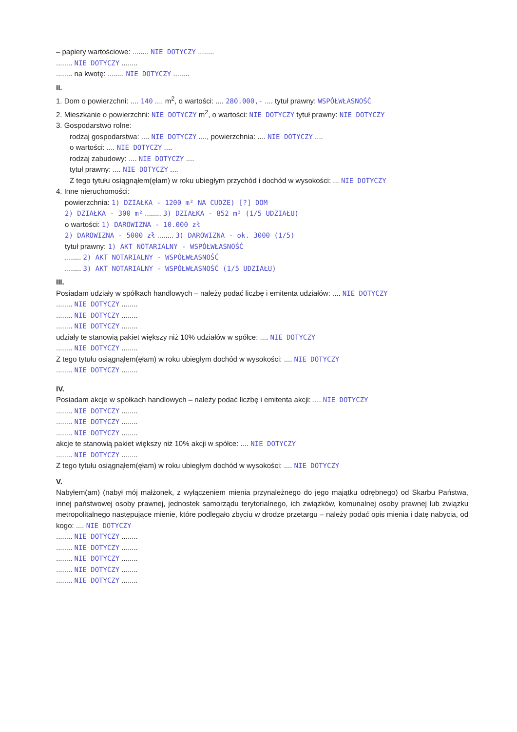– papiery wartościowe: ........ NIE DOTYCZY ........
........ NIE DOTYCZY ........
........ na kwotę: ........ NIE DOTYCZY ........
II.
1. Dom o powierzchni: .... 140 .... m<sup>2</sup>, o wartości: .... 280.000,- .... tytuł prawny: WSPÓŁWŁASNOŚĆ
2. Mieszkanie o powierzchni: NIE DOTYCZY m<sup>2</sup>, o wartości: NIE DOTYCZY tytuł prawny: NIE DOTYCZY
3. Gospodarstwo rolne:
rodzaj gospodarstwa: .... NIE DOTYCZY ...., powierzchnia: .... NIE DOTYCZY ....
o wartości: .... NIE DOTYCZY ....
rodzaj zabudowy: .... NIE DOTYCZY ....
tytuł prawny: .... NIE DOTYCZY ....
Z tego tytułu osiągnąłem(ęłam) w roku ubiegłym przychód i dochód w wysokości: ... NIE DOTYCZY
4. Inne nieruchomości:
powierzchnia: 1) DZIAŁKA - 1200 m² NA CUDZE) [?] DOM
2) DZIAŁKA - 300 m² ........ 3) DZIAŁKA - 852 m² (1/5 UDZIAŁU)
o wartości: 1) DAROWIZNA - 10.000 zł
2) DAROWIZNA - 5000 zł ........ 3) DAROWIZNA - ok. 3000 (1/5)
tytuł prawny: 1) AKT NOTARIALNY - WSPÓŁWŁASNOŚĆ
........ 2) AKT NOTARIALNY - WSPÓŁWŁASNOŚĆ
........ 3) AKT NOTARIALNY - WSPÓŁWŁASNOŚĆ (1/5 UDZIAŁU)
III.
Posiadam udziały w spółkach handlowych – należy podać liczbę i emitenta udziałów: .... NIE DOTYCZY
........ NIE DOTYCZY ........
........ NIE DOTYCZY ........
........ NIE DOTYCZY ........
udziały te stanowią pakiet większy niż 10% udziałów w spółce: .... NIE DOTYCZY
........ NIE DOTYCZY ........
Z tego tytułu osiągnąłem(ęłam) w roku ubiegłym dochód w wysokości: .... NIE DOTYCZY
........ NIE DOTYCZY ........
IV.
Posiadam akcje w spółkach handlowych – należy podać liczbę i emitenta akcji: .... NIE DOTYCZY
........ NIE DOTYCZY ........
........ NIE DOTYCZY ........
........ NIE DOTYCZY ........
akcje te stanowią pakiet większy niż 10% akcji w spółce: .... NIE DOTYCZY
........ NIE DOTYCZY ........
Z tego tytułu osiągnąłem(ęłam) w roku ubiegłym dochód w wysokości: .... NIE DOTYCZY
V.
Nabyłem(am) (nabył mój małżonek, z wyłączeniem mienia przynależnego do jego majątku odrębnego) od Skarbu Państwa, innej państwowej osoby prawnej, jednostek samorządu terytorialnego, ich związków, komunalnej osoby prawnej lub związku metropolitalnego następujące mienie, które podlegało zbyciu w drodze przetargu – należy podać opis mienia i datę nabycia, od kogo: .... NIE DOTYCZY
........ NIE DOTYCZY ........
........ NIE DOTYCZY ........
........ NIE DOTYCZY ........
........ NIE DOTYCZY ........
........ NIE DOTYCZY ........